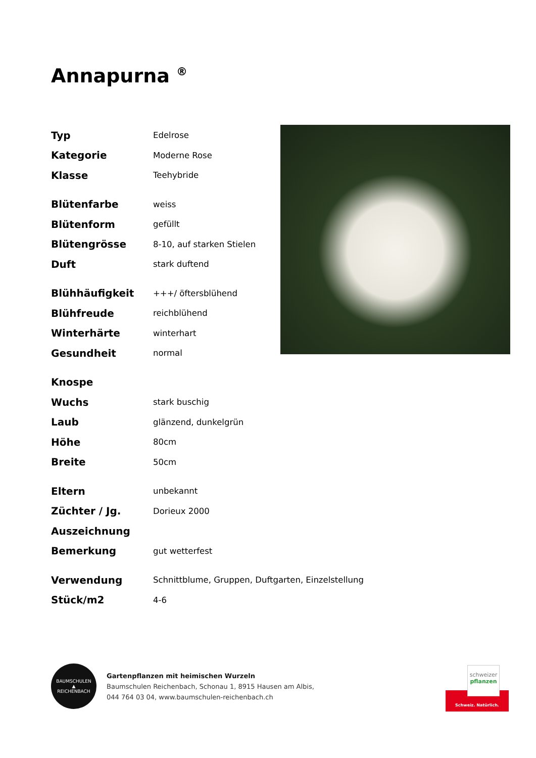Annapurna <sup>®</sup>
| Typ | Edelrose |
| Kategorie | Moderne Rose |
| Klasse | Teehybride |
| Blütenfarbe | weiss |
| Blütenform | gefüllt |
| Blütengrösse | 8-10, auf starken Stielen |
| Duft | stark duftend |
| Blühhäufigkeit | +++/ öftersblühend |
| Blühfreude | reichblühend |
| Winterhärte | winterhart |
| Gesundheit | normal |
| Knospe | |
| Wuchs | stark buschig |
| Laub | glänzend, dunkelgrün |
| Höhe | 80cm |
| Breite | 50cm |
| Eltern | unbekannt |
| Züchter / Jg. | Dorieux 2000 |
| Auszeichnung | |
| Bemerkung | gut wetterfest |
| Verwendung | Schnittblume, Gruppen, Duftgarten, Einzelstellung |
| Stück/m2 | 4-6 |
BAUMSCHULEN
▲
REICHENBACH
Gartenpflanzen mit heimischen Wurzeln
Baumschulen Reichenbach, Schonau 1, 8915 Hausen am Albis,
044 764 03 04, www.baumschulen-reichenbach.ch
schweizer
pflanzen
Schweiz. Natürlich.